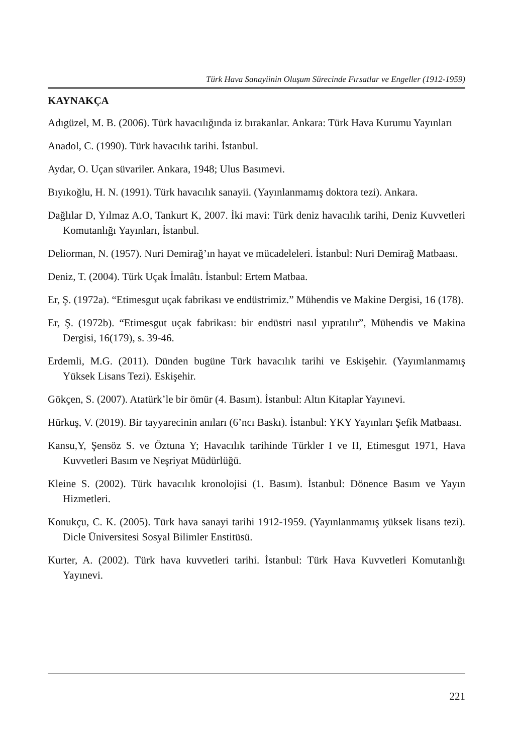Türk Hava Sanayiinin Oluşum Sürecinde Fırsatlar ve Engeller (1912-1959)
KAYNAKÇA
Adıgüzel, M. B. (2006). Türk havacılığında iz bırakanlar. Ankara: Türk Hava Kurumu Yayınları
Anadol, C. (1990). Türk havacılık tarihi. İstanbul.
Aydar, O. Uçan süvariler. Ankara, 1948; Ulus Basımevi.
Bıyıkoğlu, H. N. (1991). Türk havacılık sanayii. (Yayınlanmamış doktora tezi). Ankara.
Dağlılar D, Yılmaz A.O, Tankurt K, 2007. İki mavi: Türk deniz havacılık tarihi, Deniz Kuvvetleri Komutanlığı Yayınları, İstanbul.
Deliorman, N. (1957). Nuri Demirağ’ın hayat ve mücadeleleri. İstanbul: Nuri Demirağ Matbaası.
Deniz, T. (2004). Türk Uçak İmalâtı. İstanbul: Ertem Matbaa.
Er, Ş. (1972a). “Etimesgut uçak fabrikası ve endüstrimiz.” Mühendis ve Makine Dergisi, 16 (178).
Er, Ş. (1972b). “Etimesgut uçak fabrikası: bir endüstri nasıl yıpratılır”, Mühendis ve Makina Dergisi, 16(179), s. 39-46.
Erdemli, M.G. (2011). Dünden bugüne Türk havacılık tarihi ve Eskişehir. (Yayımlanmamış Yüksek Lisans Tezi). Eskişehir.
Gökçen, S. (2007). Atatürk’le bir ömür (4. Basım). İstanbul: Altın Kitaplar Yayınevi.
Hürkuş, V. (2019). Bir tayyarecinin anıları (6’ncı Baskı). İstanbul: YKY Yayınları Şefik Matbaası.
Kansu,Y, Şensöz S. ve Öztuna Y; Havacılık tarihinde Türkler I ve II, Etimesgut 1971, Hava Kuvvetleri Basım ve Neşriyat Müdürlüğü.
Kleine S. (2002). Türk havacılık kronolojisi (1. Basım). İstanbul: Dönence Basım ve Yayın Hizmetleri.
Konukçu, C. K. (2005). Türk hava sanayi tarihi 1912-1959. (Yayınlanmamış yüksek lisans tezi). Dicle Üniversitesi Sosyal Bilimler Enstitüsü.
Kurter, A. (2002). Türk hava kuvvetleri tarihi. İstanbul: Türk Hava Kuvvetleri Komutanlığı Yayınevi.
221